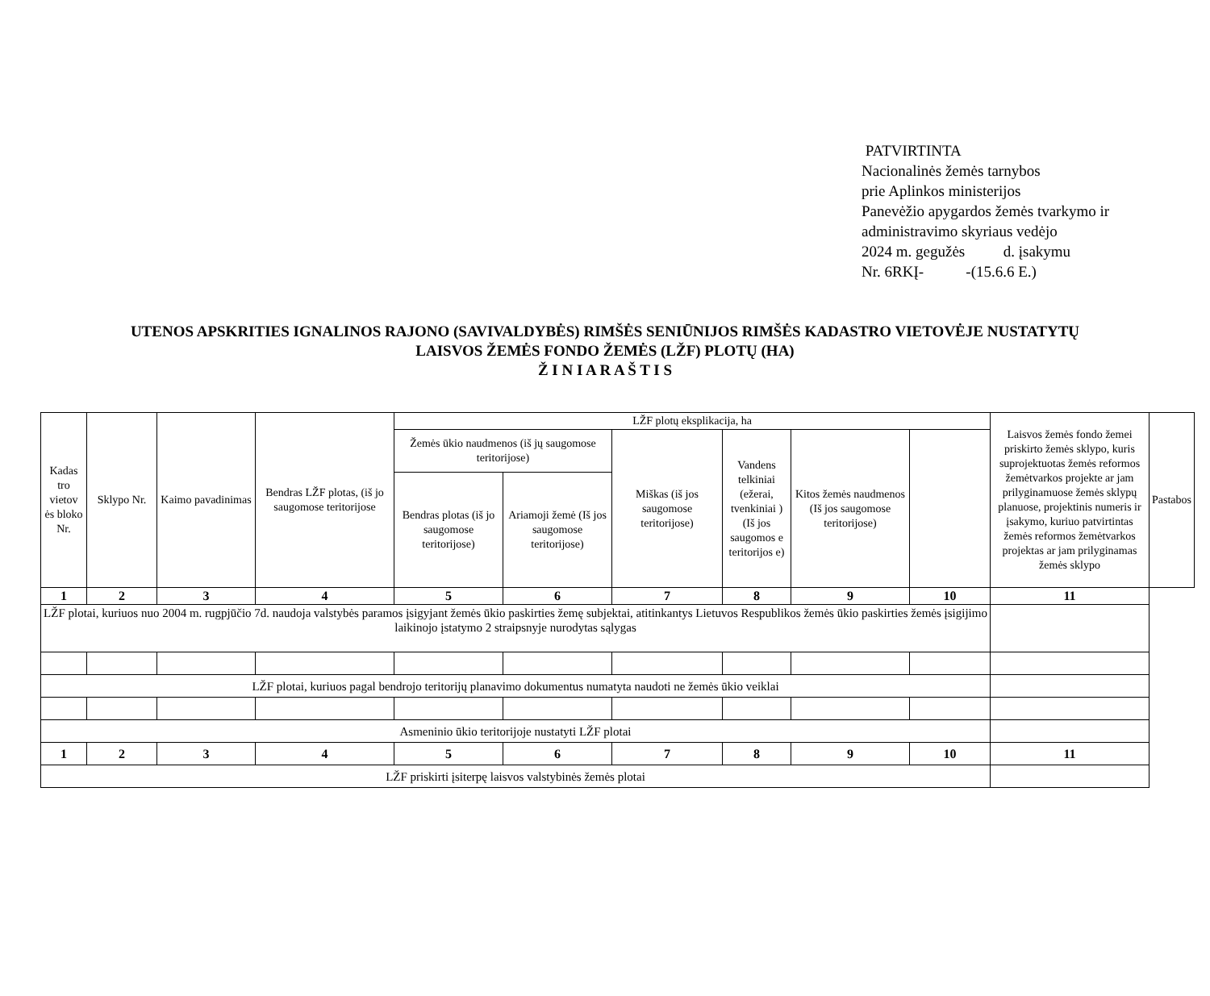PATVIRTINTA
Nacionalinės žemės tarnybos
prie Aplinkos ministerijos
Panevėžio apygardos žemės tvarkymo ir
administravimo skyriaus vedėjo
2024 m. gegužės d. įsakymu
Nr. 6RKĮ- -(15.6.6 E.)
UTENOS APSKRITIES IGNALINOS RAJONO (SAVIVALDYBĖS) RIMŠĖS SENIŪNIJOS RIMŠĖS KADASTRO VIETOVĖJE NUSTATYTŲ
LAISVOS ŽEMĖS FONDO ŽEMĖS (LŽF) PLOTŲ (HA)
Ž I N I A R A Š T I S
| Kadas tro vietov ės bloko Nr. | Sklypo Nr. | Kaimo pavadinimas | Bendras LŽF plotas, (iš jo saugomose teritorijose | LŽF plotų eksplikacija, ha | | | | | | Laisvos žemės fondo žemei priskirto žemės sklypo, kuris suprojektuotas žemės reformos žemėtvarkos projekte ar jam prilyginamuose žemės sklypų planuose, projektinis numeris ir įsakymo, kuriuo patvirtintas žemės reformos žemėtvarkos projektas ar jam prilyginamas žemės sklypo | Pastabos |
| --- | --- | --- | --- | --- | --- | --- | --- | --- | --- | --- | --- |
| | | | | Žemės ūkio naudmenos (iš jų saugomose teritorijose) | | Miškas (iš jos saugomose teritorijose) | Vandens telkiniai (ežerai, tvenkiniai ) (Iš jos saugomos e teritorijos e) | Kitos žemės naudmenos (Iš jos saugomose teritorijose) | | | |
| | | | | Bendras plotas (iš jo saugomose teritorijose) | Ariamoji žemė (Iš jos saugomose teritorijose) | | | | | | |
| 1 | 2 | 3 | 4 | 5 | 6 | 7 | 8 | 9 | 10 | 11 | |
| LŽF plotai, kuriuos nuo 2004 m. rugpjūčio 7d. naudoja valstybės paramos įsigyjant žemės ūkio paskirties žemę subjektai, atitinkantys Lietuvos Respublikos žemės ūkio paskirties žemės įsigijimo laikinojo įstatymo 2 straipsnyje nurodytas sąlygas | | | | | | | | | | | |
| LŽF plotai, kuriuos pagal bendrojo teritorijų planavimo dokumentus numatyta naudoti ne žemės ūkio veiklai | | | | | | | | | | | |
| Asmeninio ūkio teritorijoje nustatyti LŽF plotai | | | | | | | | | | | |
| 1 | 2 | 3 | 4 | 5 | 6 | 7 | 8 | 9 | 10 | 11 | |
| LŽF priskirti įsiterpę laisvos valstybinės žemės plotai | | | | | | | | | | | |